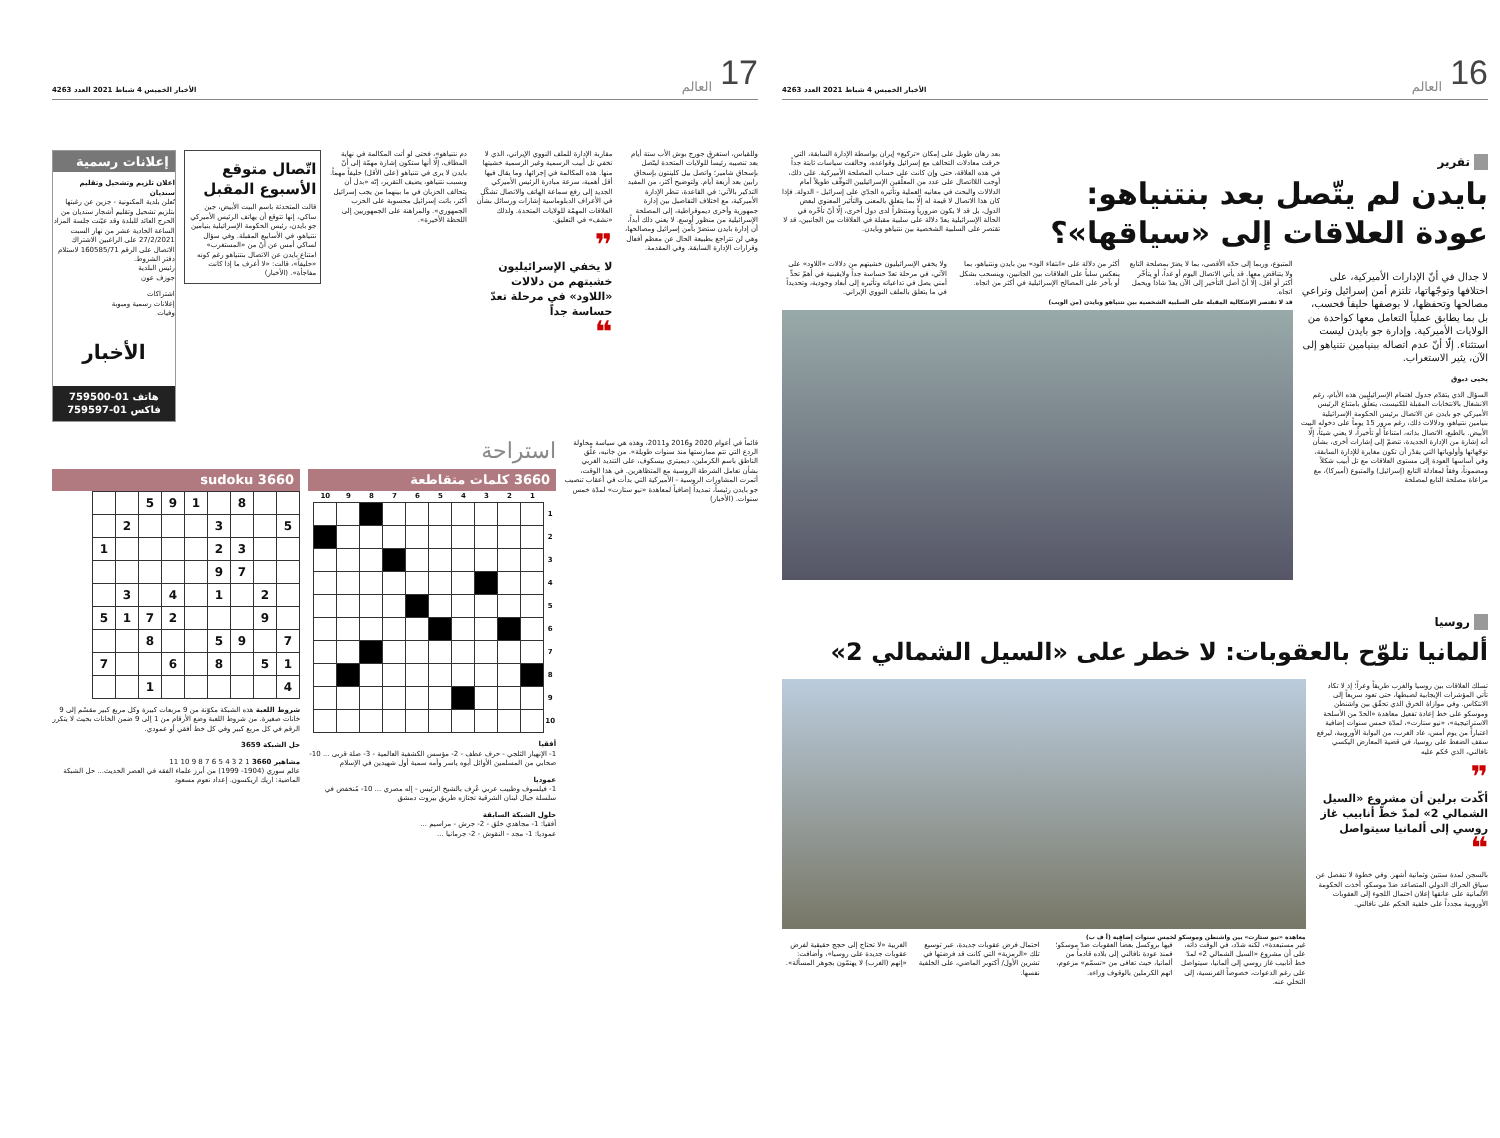16 العالم الأخبار الخميس 4 شباط 2021 العدد 4263
تقرير
بايدن لم يتّصل بعد بنتنياهو:
عودة العلاقات إلى «سياقها»؟
بعد رهان طويل على إمكان «تركيع» إيران بواسطة الإدارة السابقة، التي خرقت معادلات التحالف مع إسرائيل وقواعده، وخالفت سياسات ثابتة جداً في هذه العلاقة، حتى وإن كانت على حساب المصلحة الأميركية. على ذلك، أوجب اللااتصال على عدد من المعلّقين الإسرائيليين التوقّف طويلاً أمام الدلالات والبحث في معانيه العملية وتأثيره الجدّي على إسرائيل - الدولة. فإذا كان هذا الاتصال لا قيمة له إلّا بما يتعلق بالمعنى والتأثير المعنوي لبعض الدول، بل قد لا يكون ضرورياً ومنتظراً لدى دول أخرى، إلّا أنّ تأخّره في الحالة الإسرائيلية يعدّ دلالة على سلبية مقبلة في العلاقات بين الجانبين، قد لا تقتصر على السلبية الشخصية بين نتنياهو وبايدن.
لا جدال في أنّ الإدارات الأميركية، على اختلافها وتوجّهاتها، تلتزم أمن إسرائيل وتراعي مصالحها وتحفظها، لا بوصفها حليفاً فحسب، بل بما يطابق عملياً التعامل معها كواحدة من الولايات الأميركية. وإدارة جو بايدن ليست استثناء. إلّا أنّ عدم اتصاله ببنيامين نتنياهو إلى الآن، يثير الاستغراب.
يحيى دبوق
السؤال الذي يتقدّم جدول اهتمام الإسرائيليين هذه الأيام، رغم الانشغال بالانتخابات المقبلة للكنيست، يتعلّق بامتناع الرئيس الأميركي جو بايدن عن الاتصال برئيس الحكومة الإسرائيلية بنيامين نتنياهو، ودلالات ذلك، رغم مرور 15 يوماً على دخوله البيت الأبيض. بالطبع، الاتصال بذاته، امتناعاً أو تأخيراً، لا يعني شيئاً، إلّا أنه إشارة من الإدارة الجديدة، تنضمّ إلى إشارات أخرى، بشأن توجّهاتها وأولوياتها التي يقدّر أن تكون مغايرة للإدارة السابقة، وفي أساسها العودة إلى مستوى العلاقات مع تل أبيب شكلاً ومضموناً، وفقاً لمعادلة التابع (إسرائيل) والمتبوع (أميركا)، مع مراعاة مصلحة التابع لمصلحة
المتبوع، وربما إلى حدّه الأقصى، بما لا يضرّ بمصلحة التابع ولا يتناقض معها. قد يأتي الاتصال اليوم أو غداً، أو يتأخّر أكثر أو أقل، إلّا أنّ أصل التأخير إلى الآن يعدّ شاذاً ويحمل اتجاه.
أكثر من دلالة على «انتفاء الود» بين بايدن ونتنياهو، بما ينعكس سلباً على العلاقات بين الجانبين، وينسحب بشكل أو بآخر على المصالح الإسرائيلية في أكثر من اتجاه.
ولا يخفي الإسرائيليون خشيتهم من دلالات «اللاود» على الآتي، في مرحلة تعدّ حساسة جداً ولايقينية في أهمّ تحدٍّ أمني يصل في تداعياته وتأثيره إلى أبعاد وجودية، وتحديداً في ما يتعلق بالملف النووي الإيراني.
قد لا تقتصر الإشكالية المقبلة على السلبية الشخصية بين نتنياهو وبايدن (من الويب)
روسيا
ألمانيا تلوّح بالعقوبات: لا خطر على «السيل الشمالي 2»
تسلك العلاقات بين روسيا والغرب طريقاً وعراً؛ إذ لا تكاد تأتي المؤشرات الإيجابية لضبطها، حتى تعود سريعاً إلى الانتكاس. وفي موازاة الخرق الذي تحقّق بين واشنطن وموسكو على خط إعادة تفعيل معاهدة «الحدّ من الأسلحة الاستراتيجية»، «نيو ستارت»، لمدّة خمس سنوات إضافية اعتباراً من يوم أمس، عاد الغرب، من البوابة الأوروبية، ليرفع سقف الضغط على روسيا، في قضية المعارض اليكسي نافالني، الذي حُكم عليه
❞
أكّدت برلين أن مشروع «السيل الشمالي 2» لمدّ خطّ أنابيب غاز روسي إلى ألمانيا سيتواصل
❝
بالسجن لمدة سنتين وثمانية أشهر. وفي خطوة لا تنفصل عن سياق الحراك الدولي المتصاعد ضدّ موسكو، أخذت الحكومة الألمانية على عاتقها إعلان احتمال اللجوء إلى العقوبات الأوروبية مجدداً على خلفية الحكم على نافالني.
معاهدة «نيو ستارت» بين واشنطن وموسكو لخمس سنوات إضافية (أ ف ب)
غير مستبعدة»، لكنه شدّد، في الوقت ذاته، على أن مشروع «السيل الشمالي 2» لمدّ خط أنابيب غاز روسي إلى ألمانيا، سيتواصل على رغم الدعوات، خصوصاً الفرنسية، إلى التخلي عنه.
فيها بروكسل بعضاً العقوبات ضدّ موسكو؛ فمنذ عودة نافالني إلى بلاده قادماً من ألمانيا، حيث تعافى من «تسمّم» مزعوم، اتهم الكرملين بالوقوف وراءه.
احتمال فرض عقوبات جديدة، عبر توسيع تلك «الرمزية» التي كانت قد فرضتها في تشرين الأول/ أكتوبر الماضي، على الخلفية نفسها.
الغربية «لا تحتاج إلى حجج حقيقية لفرض عقوبات جديدة على روسيا»، وأضافت: «إنهم (الغرب) لا يهتمّون بجوهر المسألة».
17 العالم الأخبار الخميس 4 شباط 2021 العدد 4263
وللقياس، استغرق جورج بوش الأب ستة أيام بعد تنصيبه رئيساً للولايات المتحدة ليتّصل بإسحاق شامير؛ واتصل بيل كلينتون بإسحاق رابين بعد أربعة أيام. ولتوضيح أكثر، من المفيد التذكير بالآتي: في القاعدة، تنظر الإدارة الأميركية، مع اختلاف التفاصيل بين إدارة جمهورية وأخرى ديموقراطية، إلى المصلحة الإسرائيلية من منظور أوسع. لا يعني ذلك أبداً، أن إدارة بايدن ستضرّ بأمن إسرائيل ومصالحها، وهي لن تتراجع بطبيعة الحال عن معظم أفعال وقرارات الإدارة السابقة. وفي المقدمة.
مقاربة الإدارة للملف النووي الإيراني، الذي لا تخفي تل أبيب الرسمية وغير الرسمية خشيتها منها. هذه المكالمة في إجرائها، وما يقال فيها أقل أهمية، سرعة مبادرة الرئيس الأميركي الجديد إلى رفع سماعة الهاتف والاتصال تشكّل في الأعراف الدبلوماسية إشارات ورسائل بشأن العلاقات المهمّة للولايات المتحدة. ولذلك «نشف» في التعليق.
❞
لا يخفي الإسرائيليون خشيتهم من دلالات «اللاود» في مرحلة تعدّ حساسة جداً
❝
دم نتنياهو»، فحتى لو أتت المكالمة في نهاية المطاف، إلّا أنها ستكون إشارة مهمّة إلى أنّ بايدن لا يرى في نتنياهو (على الأقل) حليفاً مهماً. وبسبب نتنياهو، يضيف التقرير، إنّه «بدل أن يتحالف الحزبان في ما بينهما من يجب إسرائيل أكثر، باتت إسرائيل محسوبة على الحزب الجمهوري». والمراهنة على الجمهوريين إلى اللحظة الأخيرة».
اتّصال متوقع الأسبوع المقبل
قالت المتحدثة باسم البيت الأبيض، جين ساكي، إنها تتوقع أن يهاتف الرئيس الأميركي جو بايدن، رئيس الحكومة الإسرائيلية بنيامين نتنياهو، في الأسابيع المقبلة. وفي سؤال لساكي أمس عن أنّ من «المستغرب» امتناع بايدن عن الاتصال بنتنياهو رغم كونه «حليفاً»، قالت: «لا أعرف ما إذا كانت مفاجأة». (الأخبار)
إعلانات رسمية
اعلان تلزيم وتشحيل وتقليم سنديان
تُعلن بلدية المكنونية - جزين عن رغبتها بتلزيم تشحيل وتقليم أشجار سنديان من الحرج العائد للبلدة وقد عيّنت جلسة المزاد الساعة الحادية عشر من نهار السبت 27/2/2021 على الراغبين الاشتراك الاتصال على الرقم 160585/71 لاستلام دفتر الشروط.
رئيس البلدية
جوزف عون
اشتراكات
إعلانات رسمية ومبوبة
وفيات
الأخبار
هاتف 01-759500
فاكس 01-759597
قائماً في أعوام 2020 و2016 و2011، وهذه هي سياسة محاولة الردع التي تتم ممارستها منذ سنوات طويلة». من جانبه، علّق الناطق باسم الكرملين، ديميتري بيسكوف، على التنديد الغربي بشأن تعامل الشرطة الروسية مع المتظاهرين. في هذا الوقت، أثمرت المشاورات الروسية - الأميركية التي بدأت في أعقاب تنصيب جو بايدن رئيساً، تمديداً إضافياً لمعاهدة «نيو ستارت» لمدّة خمس سنوات. (الأخبار)
استراحة
3660 كلمات متقاطعة
| | 1 | 2 | 3 | 4 | 5 | 6 | 7 | 8 | 9 | 10 |
| --- | --- | --- | --- | --- | --- | --- | --- | --- | --- | --- |
| 1 | | | | | | | | | | |
| 2 | | | | | | | | | | |
| 3 | | | | | | | | | | |
| 4 | | | | | | | | | | |
| 5 | | | | | | | | | | |
| 6 | | | | | | | | | | |
| 7 | | | | | | | | | | |
| 8 | | | | | | | | | | |
| 9 | | | | | | | | | | |
| 10 | | | | | | | | | | |
أفقيا
1- الإنهيار الثلجي - حرف عطف - 2- مؤسس الكشفية العالمية - 3- صلة قربى ... 10- صحابي من المسلمين الأوائل أبوه ياسر وأمه سمية أول شهيدين في الإسلام
عموديا
1- فيلسوف وطبيب عربي عُرِف بالشيخ الرئيس - إله مصري ... 10- مُنخفض في سلسلة جبال لبنان الشرقية تجتازه طريق بيروت دمشق
حلول الشبكة السابقة
أفقيا: 1- مجاهدي خلق - 2- جرش - مراسيم ...
عموديا: 1- مجد - النقوش - 2- جرمانيا ...
3660 sudoku
| | | 8 | | 1 | 9 | 5 | | |
| 5 | | | 3 | | | | 2 | |
| | | 3 | 2 | | | | | 1 |
| | | 7 | 9 | | | | | |
| | 2 | | 1 | | 4 | | 3 | |
| | 9 | | | | 2 | 7 | 1 | 5 |
| 7 | | 9 | 5 | | | 8 | | |
| 1 | 5 | | 8 | | 6 | | | 7 |
| 4 | | | | | | 1 | | |
شروط اللعبة هذه الشبكة مكوّنة من 9 مربعات كبيرة وكل مربع كبير مقسّم إلى 9 خانات صغيرة. من شروط اللعبة وضع الأرقام من 1 إلى 9 ضمن الخانات بحيث لا يتكرر الرقم في كل مربع كبير وفي كل خط أفقي أو عمودي.
حل الشبكة 3659
مشاهير 3660 1 2 3 4 5 6 7 8 9 10 11
عالم سوري (1904- 1999) من أبرز علماء الفقه في العصر الحديث... حل الشبكة الماضية: اريك اريكسون. إعداد نعوم مسعود